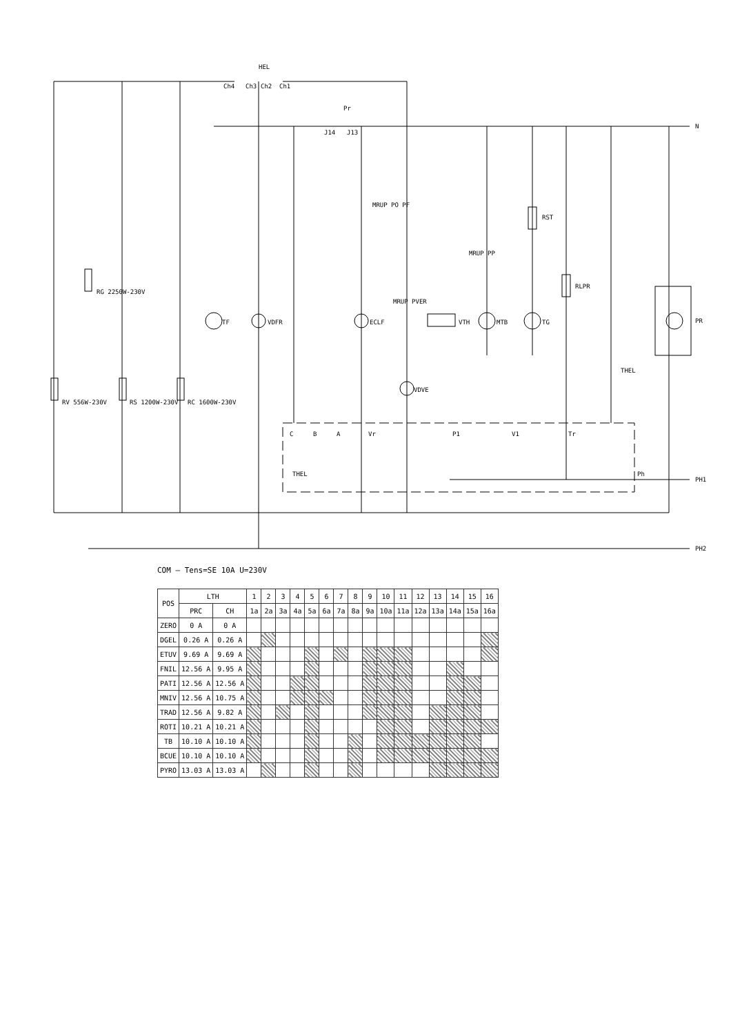HEL
Ch4
Ch3
Ch2
Ch1
Pr
J14
J13
N
PH1
PH2
PR
RV 556W-230V
RS 1200W-230V
RC 1600W-230V
RG 2250W-230V
TF
VDFR
ECLF
VDVE
VTH
MTB
TG
RST
RLPR
MRUP PO PF
MRUP PP
MRUP PVER
THEL
THEL
C
B
A
Vr
P1
V1
Tr
Ph
COM — Tens=SE 10A U=230V
| POS | LTH | | 1 | 2 | 3 | 4 | 5 | 6 | 7 | 8 | 9 | 10 | 11 | 12 | 13 | 14 | 15 | 16 |
| --- | --- | --- | --- | --- | --- | --- | --- | --- | --- | --- | --- | --- | --- | --- | --- | --- | --- | --- |
| | PRC | CH | 1a | 2a | 3a | 4a | 5a | 6a | 7a | 8a | 9a | 10a | 11a | 12a | 13a | 14a | 15a | 16a |
| ZERO | 0 A | 0 A | | | | | | | | | | | | | | | | |
| DGEL | 0.26 A | 0.26 A | | | | | | | | | | | | | | | | |
| ETUV | 9.69 A | 9.69 A | | | | | | | | | | | | | | | | |
| FNIL | 12.56 A | 9.95 A | | | | | | | | | | | | | | | | |
| PATI | 12.56 A | 12.56 A | | | | | | | | | | | | | | | | |
| MNIV | 12.56 A | 10.75 A | | | | | | | | | | | | | | | | |
| TRAD | 12.56 A | 9.82 A | | | | | | | | | | | | | | | | |
| ROTI | 10.21 A | 10.21 A | | | | | | | | | | | | | | | | |
| TB | 10.10 A | 10.10 A | | | | | | | | | | | | | | | | |
| BCUE | 10.10 A | 10.10 A | | | | | | | | | | | | | | | | |
| PYRO | 13.03 A | 13.03 A | | | | | | | | | | | | | | | | |